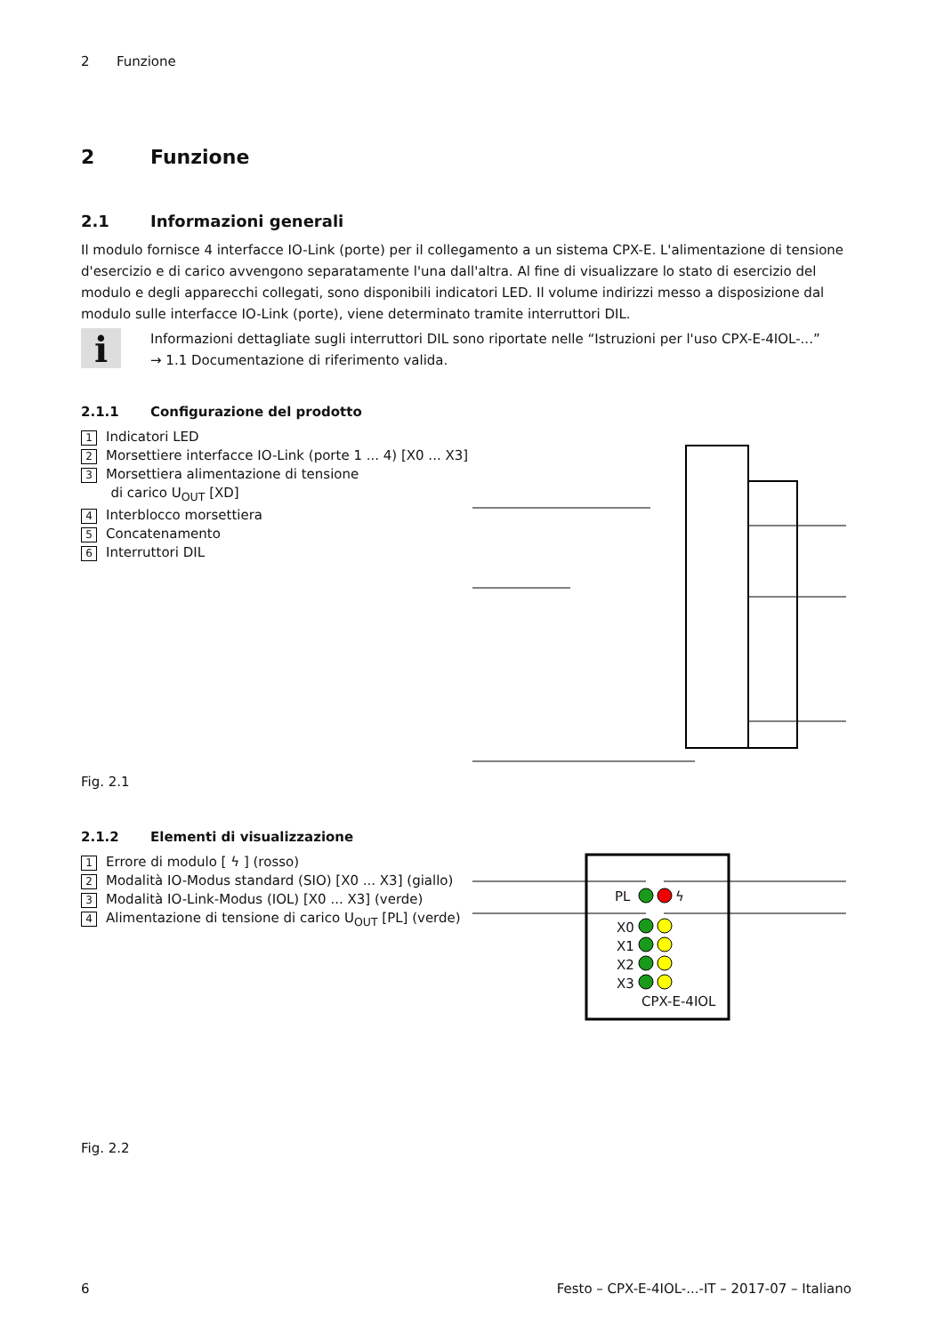2 Funzione
2 Funzione
2.1 Informazioni generali
Il modulo fornisce 4 interfacce IO-Link (porte) per il collegamento a un sistema CPX-E. L'alimentazione di tensione d'esercizio e di carico avvengono separatamente l'una dall'altra. Al fine di visualizzare lo stato di esercizio del modulo e degli apparecchi collegati, sono disponibili indicatori LED. Il volume indirizzi messo a disposizione dal modulo sulle interfacce IO-Link (porte), viene determinato tramite interruttori DIL.
i
Informazioni dettagliate sugli interruttori DIL sono riportate nelle “Istruzioni per l'uso CPX-E-4IOL-...”
→ 1.1 Documentazione di riferimento valida.
2.1.1 Configurazione del prodotto
1 Indicatori LED
2 Morsettiere interfacce IO-Link (porte 1 ... 4) [X0 ... X3]
3 Morsettiera alimentazione di tensione
di carico U<sub>OUT</sub> [XD]
4 Interblocco morsettiera
5 Concatenamento
6 Interruttori DIL
Fig. 2.1
2.1.2 Elementi di visualizzazione
1 Errore di modulo [ ϟ ] (rosso)
2 Modalità IO-Modus standard (SIO) [X0 ... X3] (giallo)
3 Modalità IO-Link-Modus (IOL) [X0 ... X3] (verde)
4 Alimentazione di tensione di carico U<sub>OUT</sub> [PL] (verde)
PL ϟ
X0
X1
X2
X3
CPX-E-4IOL
Fig. 2.2
6 Festo – CPX-E-4IOL-...-IT – 2017-07 – Italiano